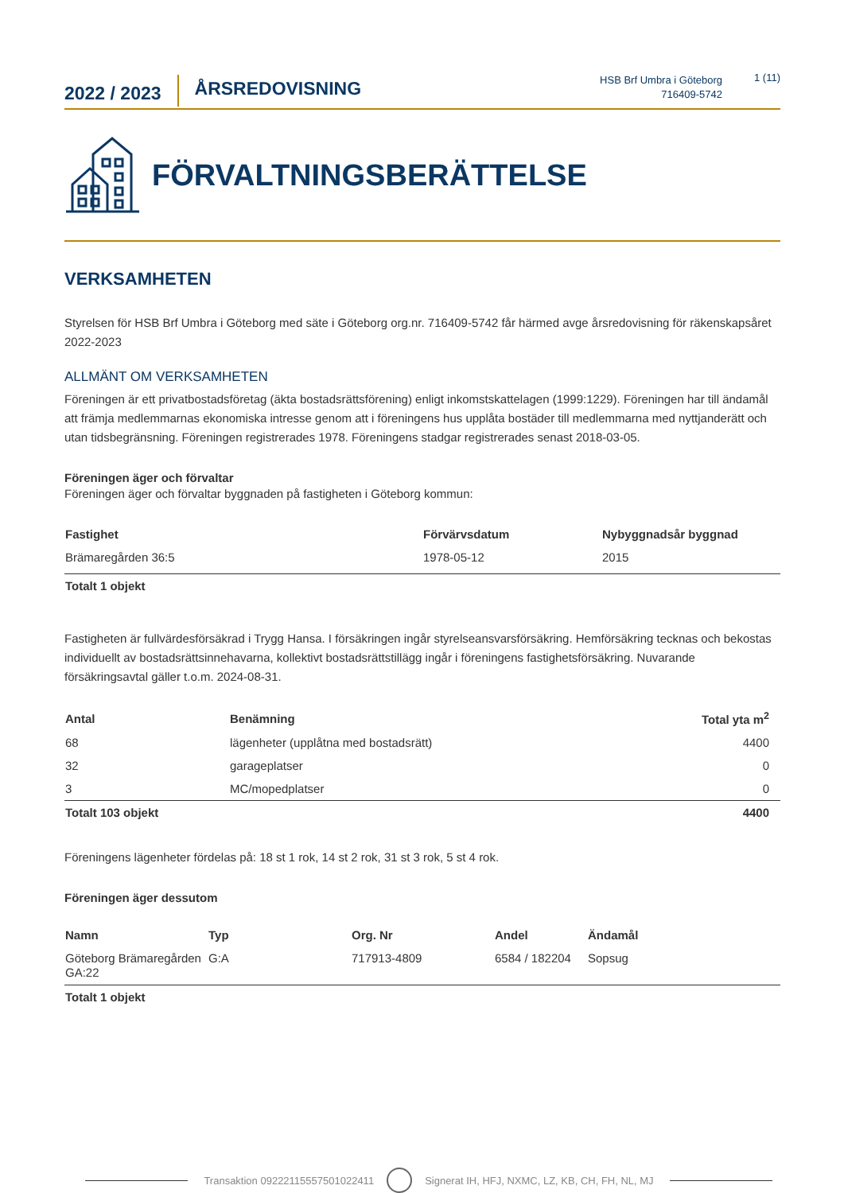2022 / 2023
ÅRSREDOVISNING
HSB Brf Umbra i Göteborg
716409-5742
1 (11)
FÖRVALTNINGSBERÄTTELSE
VERKSAMHETEN
Styrelsen för HSB Brf Umbra i Göteborg med säte i Göteborg org.nr. 716409-5742 får härmed avge årsredovisning för räkenskapsåret 2022-2023
ALLMÄNT OM VERKSAMHETEN
Föreningen är ett privatbostadsföretag (äkta bostadsrättsförening) enligt inkomstskattelagen (1999:1229). Föreningen har till ändamål att främja medlemmarnas ekonomiska intresse genom att i föreningens hus upplåta bostäder till medlemmarna med nyttjanderätt och utan tidsbegränsning. Föreningen registrerades 1978. Föreningens stadgar registrerades senast 2018-03-05.
Föreningen äger och förvaltar
Föreningen äger och förvaltar byggnaden på fastigheten i Göteborg kommun:
| Fastighet | Förvärvsdatum | Nybyggnadsår byggnad |
| --- | --- | --- |
| Brämaregården 36:5 | 1978-05-12 | 2015 |
| Totalt 1 objekt | | |
Fastigheten är fullvärdesförsäkrad i Trygg Hansa. I försäkringen ingår styrelseansvarsförsäkring. Hemförsäkring tecknas och bekostas individuellt av bostadsrättsinnehavarna, kollektivt bostadsrättstillägg ingår i föreningens fastighetsförsäkring. Nuvarande försäkringsavtal gäller t.o.m. 2024-08-31.
| Antal | Benämning | Total yta m<sup>2</sup> |
| --- | --- | --- |
| 68 | lägenheter (upplåtna med bostadsrätt) | 4400 |
| 32 | garageplatser | 0 |
| 3 | MC/mopedplatser | 0 |
| Totalt 103 objekt | | 4400 |
Föreningens lägenheter fördelas på: 18 st 1 rok, 14 st 2 rok, 31 st 3 rok, 5 st 4 rok.
Föreningen äger dessutom
| Namn | Typ | Org. Nr | Andel | Ändamål |
| --- | --- | --- | --- | --- |
| Göteborg Brämaregården GA:22 | G:A | 717913-4809 | 6584 / 182204 | Sopsug |
| Totalt 1 objekt | | | | |
Transaktion 09222115557501022411 Signerat IH, HFJ, NXMC, LZ, KB, CH, FH, NL, MJ